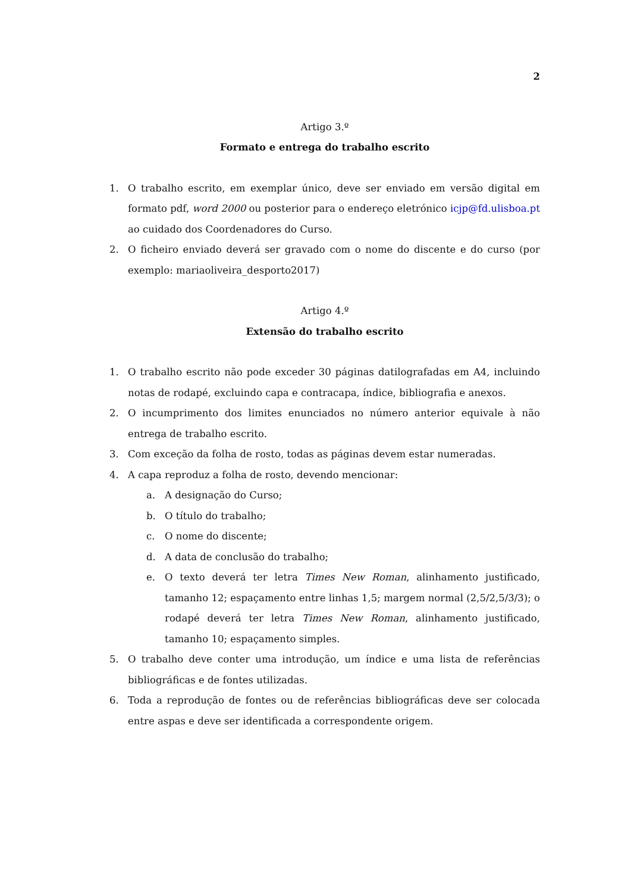2
Artigo 3.º
Formato e entrega do trabalho escrito
1. O trabalho escrito, em exemplar único, deve ser enviado em versão digital em formato pdf, word 2000 ou posterior para o endereço eletrónico icjp@fd.ulisboa.pt ao cuidado dos Coordenadores do Curso.
2. O ficheiro enviado deverá ser gravado com o nome do discente e do curso (por exemplo: mariaoliveira_desporto2017)
Artigo 4.º
Extensão do trabalho escrito
1. O trabalho escrito não pode exceder 30 páginas datilografadas em A4, incluindo notas de rodapé, excluindo capa e contracapa, índice, bibliografia e anexos.
2. O incumprimento dos limites enunciados no número anterior equivale à não entrega de trabalho escrito.
3. Com exceção da folha de rosto, todas as páginas devem estar numeradas.
4. A capa reproduz a folha de rosto, devendo mencionar:
a. A designação do Curso;
b. O título do trabalho;
c. O nome do discente;
d. A data de conclusão do trabalho;
e. O texto deverá ter letra Times New Roman, alinhamento justificado, tamanho 12; espaçamento entre linhas 1,5; margem normal (2,5/2,5/3/3); o rodapé deverá ter letra Times New Roman, alinhamento justificado, tamanho 10; espaçamento simples.
5. O trabalho deve conter uma introdução, um índice e uma lista de referências bibliográficas e de fontes utilizadas.
6. Toda a reprodução de fontes ou de referências bibliográficas deve ser colocada entre aspas e deve ser identificada a correspondente origem.